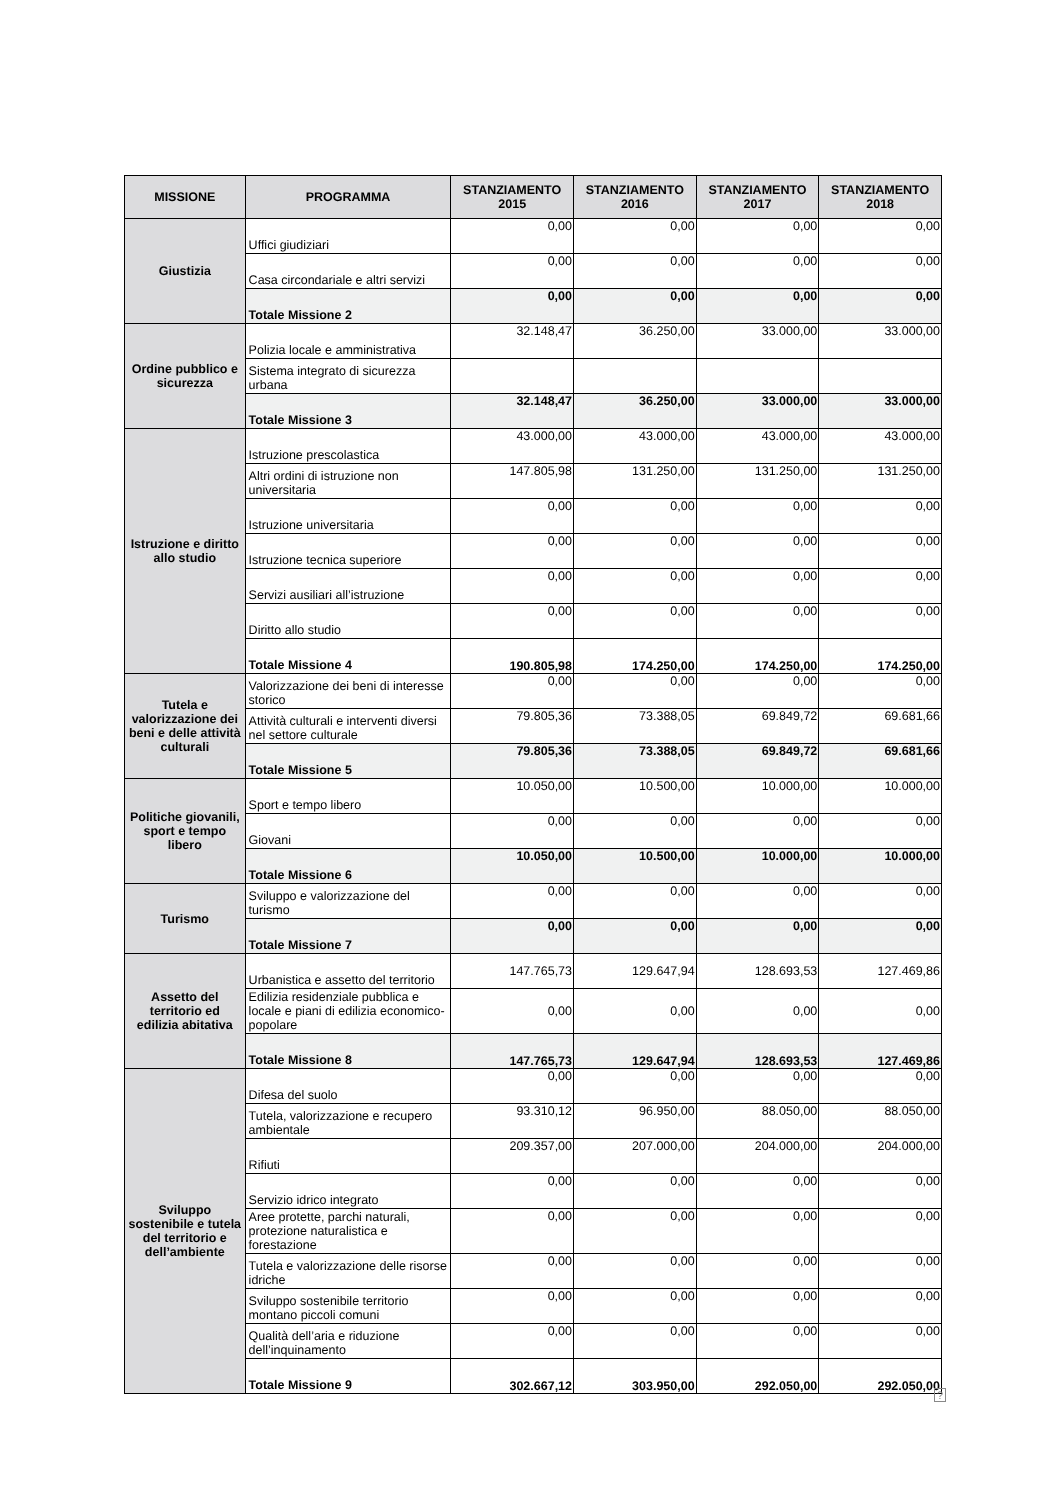| MISSIONE | PROGRAMMA | STANZIAMENTO 2015 | STANZIAMENTO 2016 | STANZIAMENTO 2017 | STANZIAMENTO 2018 |
| --- | --- | --- | --- | --- | --- |
| Giustizia | Uffici giudiziari | 0,00 | 0,00 | 0,00 | 0,00 |
| | Casa circondariale e altri servizi | 0,00 | 0,00 | 0,00 | 0,00 |
| | Totale Missione 2 | 0,00 | 0,00 | 0,00 | 0,00 |
| Ordine pubblico e sicurezza | Polizia locale e amministrativa | 32.148,47 | 36.250,00 | 33.000,00 | 33.000,00 |
| | Sistema integrato di sicurezza urbana | | | | |
| | Totale Missione 3 | 32.148,47 | 36.250,00 | 33.000,00 | 33.000,00 |
| Istruzione e diritto allo studio | Istruzione prescolastica | 43.000,00 | 43.000,00 | 43.000,00 | 43.000,00 |
| | Altri ordini di istruzione non universitaria | 147.805,98 | 131.250,00 | 131.250,00 | 131.250,00 |
| | Istruzione universitaria | 0,00 | 0,00 | 0,00 | 0,00 |
| | Istruzione tecnica superiore | 0,00 | 0,00 | 0,00 | 0,00 |
| | Servizi ausiliari all’istruzione | 0,00 | 0,00 | 0,00 | 0,00 |
| | Diritto allo studio | 0,00 | 0,00 | 0,00 | 0,00 |
| | Totale Missione 4 | 190.805,98 | 174.250,00 | 174.250,00 | 174.250,00 |
| Tutela e valorizzazione dei beni e delle attività culturali | Valorizzazione dei beni di interesse storico | 0,00 | 0,00 | 0,00 | 0,00 |
| | Attività culturali e interventi diversi nel settore culturale | 79.805,36 | 73.388,05 | 69.849,72 | 69.681,66 |
| | Totale Missione 5 | 79.805,36 | 73.388,05 | 69.849,72 | 69.681,66 |
| Politiche giovanili, sport e tempo libero | Sport e tempo libero | 10.050,00 | 10.500,00 | 10.000,00 | 10.000,00 |
| | Giovani | 0,00 | 0,00 | 0,00 | 0,00 |
| | Totale Missione 6 | 10.050,00 | 10.500,00 | 10.000,00 | 10.000,00 |
| Turismo | Sviluppo e valorizzazione del turismo | 0,00 | 0,00 | 0,00 | 0,00 |
| | Totale Missione 7 | 0,00 | 0,00 | 0,00 | 0,00 |
| Assetto del territorio ed edilizia abitativa | Urbanistica e assetto del territorio | 147.765,73 | 129.647,94 | 128.693,53 | 127.469,86 |
| | Edilizia residenziale pubblica e locale e piani di edilizia economico-popolare | 0,00 | 0,00 | 0,00 | 0,00 |
| | Totale Missione 8 | 147.765,73 | 129.647,94 | 128.693,53 | 127.469,86 |
| Sviluppo sostenibile e tutela del territorio e dell’ambiente | Difesa del suolo | 0,00 | 0,00 | 0,00 | 0,00 |
| | Tutela, valorizzazione e recupero ambientale | 93.310,12 | 96.950,00 | 88.050,00 | 88.050,00 |
| | Rifiuti | 209.357,00 | 207.000,00 | 204.000,00 | 204.000,00 |
| | Servizio idrico integrato | 0,00 | 0,00 | 0,00 | 0,00 |
| | Aree protette, parchi naturali, protezione naturalistica e forestazione | 0,00 | 0,00 | 0,00 | 0,00 |
| | Tutela e valorizzazione delle risorse idriche | 0,00 | 0,00 | 0,00 | 0,00 |
| | Sviluppo sostenibile territorio montano piccoli comuni | 0,00 | 0,00 | 0,00 | 0,00 |
| | Qualità dell’aria e riduzione dell’inquinamento | 0,00 | 0,00 | 0,00 | 0,00 |
| | Totale Missione 9 | 302.667,12 | 303.950,00 | 292.050,00 | 292.050,00 |
?